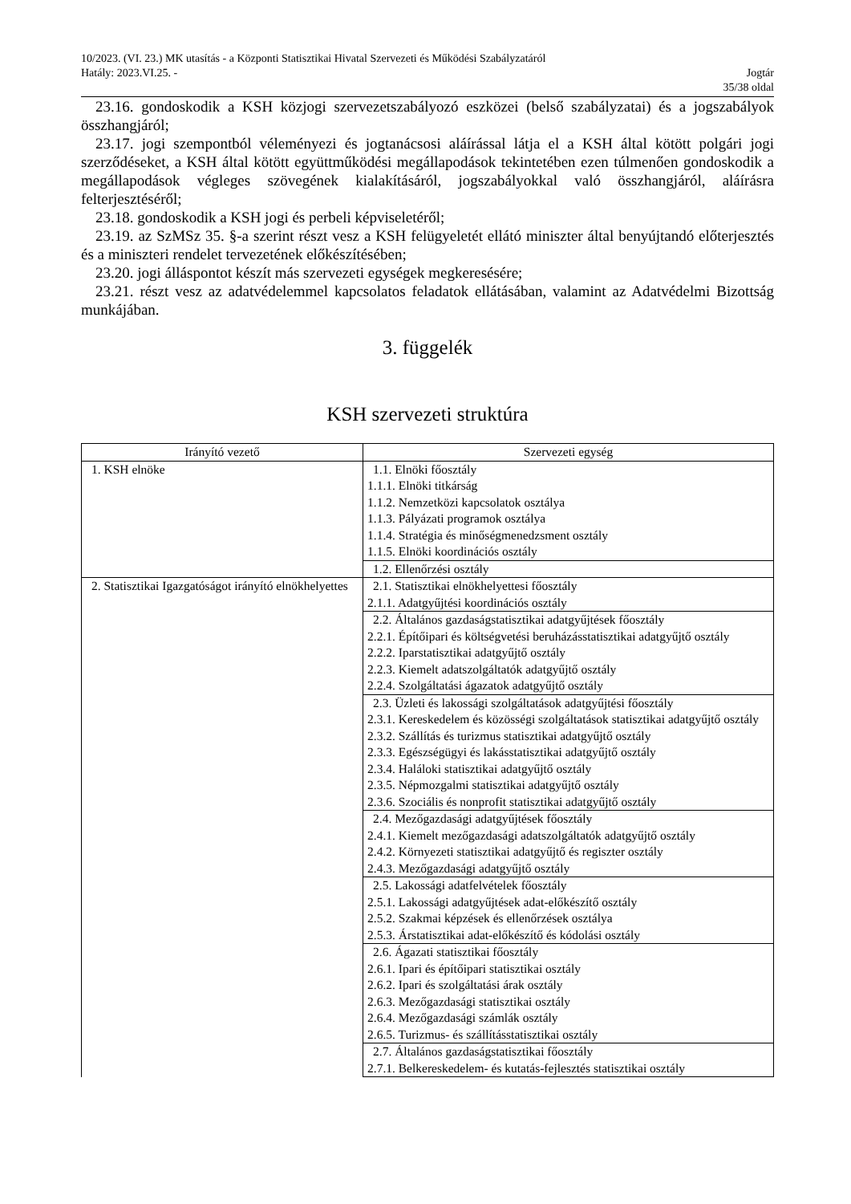10/2023. (VI. 23.) MK utasítás - a Központi Statisztikai Hivatal Szervezeti és Működési Szabályzatáról
Hatály: 2023.VI.25. - Jogtár
35/38 oldal
23.16. gondoskodik a KSH közjogi szervezetszabályozó eszközei (belső szabályzatai) és a jogszabályok összhangjáról;
23.17. jogi szempontból véleményezi és jogtanácsosi aláírással látja el a KSH által kötött polgári jogi szerződéseket, a KSH által kötött együttműködési megállapodások tekintetében ezen túlmenően gondoskodik a megállapodások végleges szövegének kialakításáról, jogszabályokkal való összhangjáról, aláírásra felterjesztéséről;
23.18. gondoskodik a KSH jogi és perbeli képviseletéről;
23.19. az SzMSz 35. §-a szerint részt vesz a KSH felügyeletét ellátó miniszter által benyújtandó előterjesztés és a miniszteri rendelet tervezetének előkészítésében;
23.20. jogi álláspontot készít más szervezeti egységek megkeresésére;
23.21. részt vesz az adatvédelemmel kapcsolatos feladatok ellátásában, valamint az Adatvédelmi Bizottság munkájában.
3. függelék
KSH szervezeti struktúra
| Irányító vezető | Szervezeti egység |
| --- | --- |
| 1. KSH elnöke | 1.1. Elnöki főosztály 1.1.1. Elnöki titkárság 1.1.2. Nemzetközi kapcsolatok osztálya 1.1.3. Pályázati programok osztálya 1.1.4. Stratégia és minőségmenedzsment osztály 1.1.5. Elnöki koordinációs osztály |
| | 1.2. Ellenőrzési osztály |
| 2. Statisztikai Igazgatóságot irányító elnökhelyettes | 2.1. Statisztikai elnökhelyettesi főosztály 2.1.1. Adatgyűjtési koordinációs osztály |
| | 2.2. Általános gazdaságstatisztikai adatgyűjtések főosztály 2.2.1. Építőipari és költségvetési beruházásstatisztikai adatgyűjtő osztály 2.2.2. Iparstatisztikai adatgyűjtő osztály 2.2.3. Kiemelt adatszolgáltatók adatgyűjtő osztály 2.2.4. Szolgáltatási ágazatok adatgyűjtő osztály |
| | 2.3. Üzleti és lakossági szolgáltatások adatgyűjtési főosztály 2.3.1. Kereskedelem és közösségi szolgáltatások statisztikai adatgyűjtő osztály 2.3.2. Szállítás és turizmus statisztikai adatgyűjtő osztály 2.3.3. Egészségügyi és lakásstatisztikai adatgyűjtő osztály 2.3.4. Haláloki statisztikai adatgyűjtő osztály 2.3.5. Népmozgalmi statisztikai adatgyűjtő osztály 2.3.6. Szociális és nonprofit statisztikai adatgyűjtő osztály |
| | 2.4. Mezőgazdasági adatgyűjtések főosztály 2.4.1. Kiemelt mezőgazdasági adatszolgáltatók adatgyűjtő osztály 2.4.2. Környezeti statisztikai adatgyűjtő és regiszter osztály 2.4.3. Mezőgazdasági adatgyűjtő osztály |
| | 2.5. Lakossági adatfelvételek főosztály 2.5.1. Lakossági adatgyűjtések adat-előkészítő osztály 2.5.2. Szakmai képzések és ellenőrzések osztálya 2.5.3. Árstatisztikai adat-előkészítő és kódolási osztály |
| | 2.6. Ágazati statisztikai főosztály 2.6.1. Ipari és építőipari statisztikai osztály 2.6.2. Ipari és szolgáltatási árak osztály 2.6.3. Mezőgazdasági statisztikai osztály 2.6.4. Mezőgazdasági számlák osztály 2.6.5. Turizmus- és szállításstatisztikai osztály |
| | 2.7. Általános gazdaságstatisztikai főosztály 2.7.1. Belkereskedelem- és kutatás-fejlesztés statisztikai osztály |